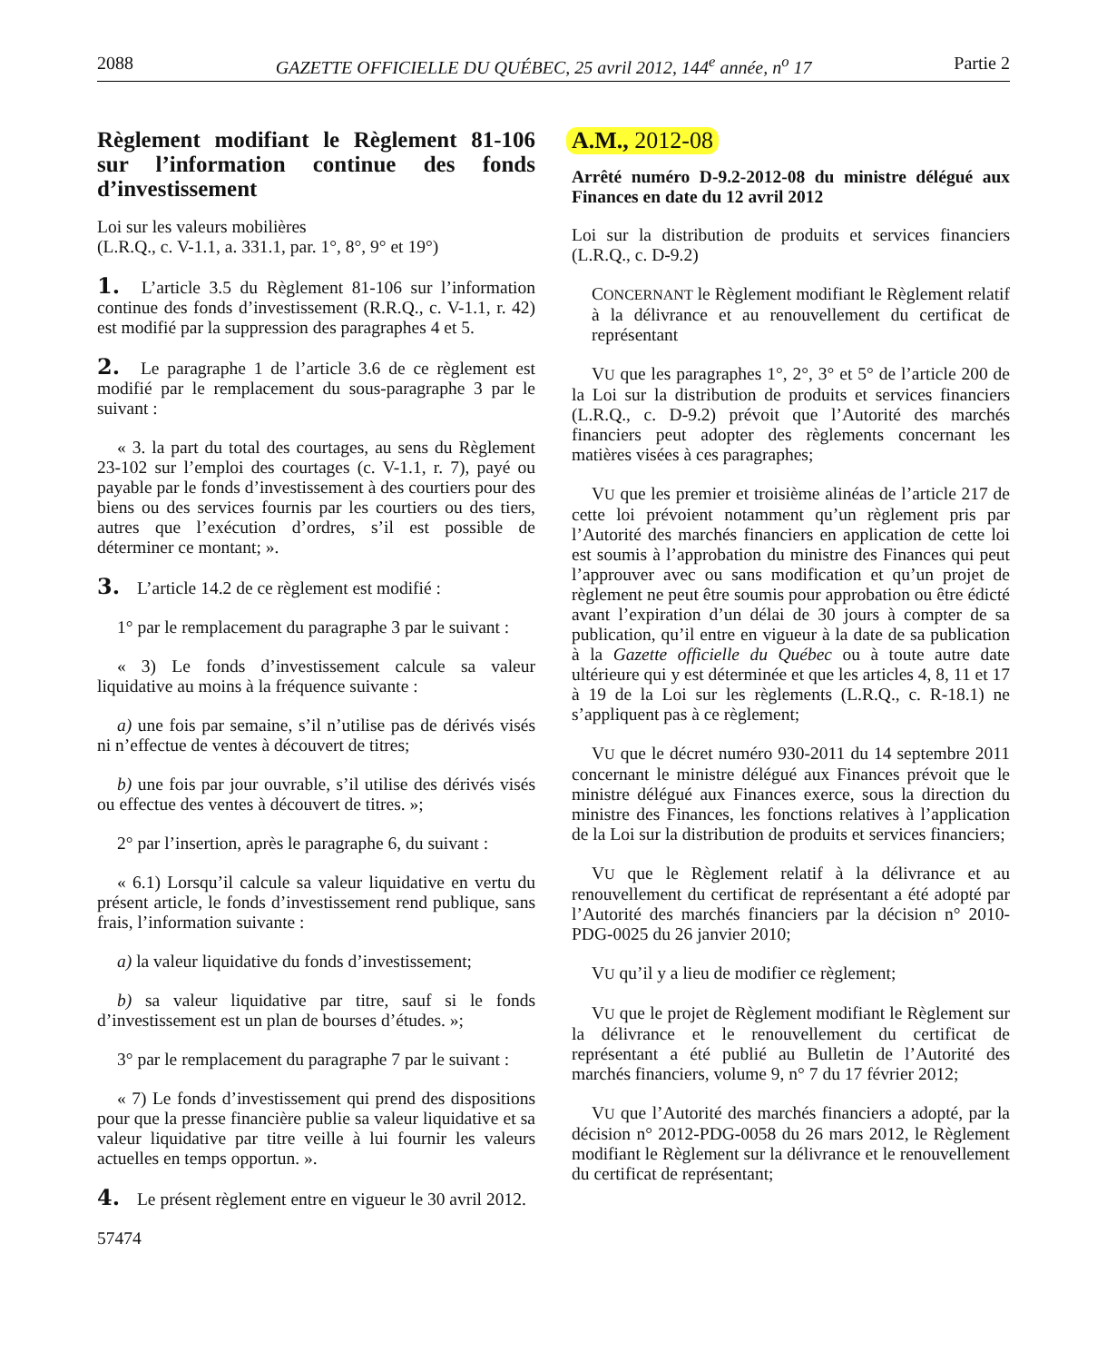2088 GAZETTE OFFICIELLE DU QUÉBEC, 25 avril 2012, 144<sup>e</sup> année, n<sup>o</sup> 17 Partie 2
Règlement modifiant le Règlement 81-106 sur l’information continue des fonds d’investissement
Loi sur les valeurs mobilières
(L.R.Q., c. V-1.1, a. 331.1, par. 1°, 8°, 9° et 19°)
1. L’article 3.5 du Règlement 81-106 sur l’information continue des fonds d’investissement (R.R.Q., c. V-1.1, r. 42) est modifié par la suppression des paragraphes 4 et 5.
2. Le paragraphe 1 de l’article 3.6 de ce règlement est modifié par le remplacement du sous-paragraphe 3 par le suivant :
« 3. la part du total des courtages, au sens du Règlement 23-102 sur l’emploi des courtages (c. V-1.1, r. 7), payé ou payable par le fonds d’investissement à des courtiers pour des biens ou des services fournis par les courtiers ou des tiers, autres que l’exécution d’ordres, s’il est possible de déterminer ce montant; ».
3. L’article 14.2 de ce règlement est modifié :
1° par le remplacement du paragraphe 3 par le suivant :
« 3) Le fonds d’investissement calcule sa valeur liquidative au moins à la fréquence suivante :
a) une fois par semaine, s’il n’utilise pas de dérivés visés ni n’effectue de ventes à découvert de titres;
b) une fois par jour ouvrable, s’il utilise des dérivés visés ou effectue des ventes à découvert de titres. »;
2° par l’insertion, après le paragraphe 6, du suivant :
« 6.1) Lorsqu’il calcule sa valeur liquidative en vertu du présent article, le fonds d’investissement rend publique, sans frais, l’information suivante :
a) la valeur liquidative du fonds d’investissement;
b) sa valeur liquidative par titre, sauf si le fonds d’investissement est un plan de bourses d’études. »;
3° par le remplacement du paragraphe 7 par le suivant :
« 7) Le fonds d’investissement qui prend des dispositions pour que la presse financière publie sa valeur liquidative et sa valeur liquidative par titre veille à lui fournir les valeurs actuelles en temps opportun. ».
4. Le présent règlement entre en vigueur le 30 avril 2012.
57474
A.M., 2012-08
Arrêté numéro D-9.2-2012-08 du ministre délégué aux Finances en date du 12 avril 2012
Loi sur la distribution de produits et services financiers (L.R.Q., c. D-9.2)
CONCERNANT le Règlement modifiant le Règlement relatif à la délivrance et au renouvellement du certificat de représentant
VU que les paragraphes 1°, 2°, 3° et 5° de l’article 200 de la Loi sur la distribution de produits et services financiers (L.R.Q., c. D-9.2) prévoit que l’Autorité des marchés financiers peut adopter des règlements concernant les matières visées à ces paragraphes;
VU que les premier et troisième alinéas de l’article 217 de cette loi prévoient notamment qu’un règlement pris par l’Autorité des marchés financiers en application de cette loi est soumis à l’approbation du ministre des Finances qui peut l’approuver avec ou sans modification et qu’un projet de règlement ne peut être soumis pour approbation ou être édicté avant l’expiration d’un délai de 30 jours à compter de sa publication, qu’il entre en vigueur à la date de sa publication à la Gazette officielle du Québec ou à toute autre date ultérieure qui y est déterminée et que les articles 4, 8, 11 et 17 à 19 de la Loi sur les règlements (L.R.Q., c. R-18.1) ne s’appliquent pas à ce règlement;
VU que le décret numéro 930-2011 du 14 septembre 2011 concernant le ministre délégué aux Finances prévoit que le ministre délégué aux Finances exerce, sous la direction du ministre des Finances, les fonctions relatives à l’application de la Loi sur la distribution de produits et services financiers;
VU que le Règlement relatif à la délivrance et au renouvellement du certificat de représentant a été adopté par l’Autorité des marchés financiers par la décision n° 2010-PDG-0025 du 26 janvier 2010;
VU qu’il y a lieu de modifier ce règlement;
VU que le projet de Règlement modifiant le Règlement sur la délivrance et le renouvellement du certificat de représentant a été publié au Bulletin de l’Autorité des marchés financiers, volume 9, n° 7 du 17 février 2012;
VU que l’Autorité des marchés financiers a adopté, par la décision n° 2012-PDG-0058 du 26 mars 2012, le Règlement modifiant le Règlement sur la délivrance et le renouvellement du certificat de représentant;